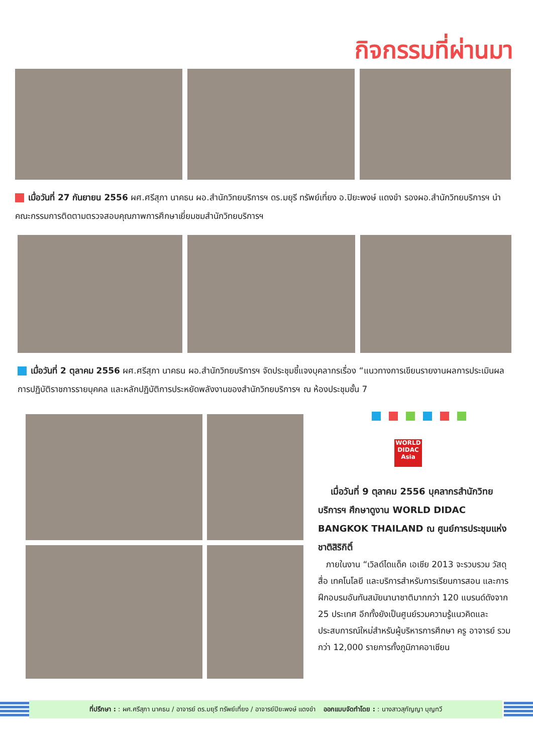กิจกรรมที่ผ่านมา
เมื่อวันที่ 27 กันยายน 2556 ผศ.ศรีสุภา นาคธน ผอ.สำนักวิทยบริการฯ ดร.มยุรี ทรัพย์เที่ยง อ.ปิยะพงษ์ แดงขำ รองผอ.สำนักวิทยบริการฯ นำคณะกรรมการติดตามตรวจสอบคุณภาพการศึกษาเยี่ยมชมสำนักวิทยบริการฯ
เมื่อวันที่ 2 ตุลาคม 2556 ผศ.ศรีสุภา นาคธน ผอ.สำนักวิทยบริการฯ จัดประชุมชี้แจงบุคลากรเรื่อง “แนวทางการเขียนรายงานผลการประเมินผลการปฏิบัติราชการรายบุคคล และหลักปฏิบัติการประหยัดพลังงานของสำนักวิทยบริการฯ ณ ห้องประชุมชั้น 7
WORLD DIDAC
Asia
เมื่อวันที่ 9 ตุลาคม 2556 บุคลากรสำนักวิทยบริการฯ ศึกษาดูงาน WORLD DIDAC BANGKOK THAILAND ณ ศูนย์การประชุมแห่งชาติสิริกิติ์
ภายในงาน “เวิลด์ไดแด็ค เอเชีย 2013 จะรวบรวม วัสดุ สื่อ เทคโนโลยี และบริการสำหรับการเรียนการสอน และการฝึกอบรมอันทันสมัยนานาชาติมากกว่า 120 แบรนด์ดังจาก 25 ประเทศ อีกทั้งยังเป็นศูนย์รวมความรู้แนวคิดและประสบการณ์ใหม่สำหรับผู้บริหารการศึกษา ครู อาจารย์ รวมกว่า 12,000 รายการทั้งภูมิภาคอาเซียน
ที่ปรึกษา : : ผศ.ศรีสุภา นาคธน / อาจารย์ ดร.มยุรี ทรัพย์เที่ยง / อาจารย์ปิยะพงษ์ แดงขำ ออกแบบจัดทำโดย : : นางสาวสุกัญญา บุญทวี